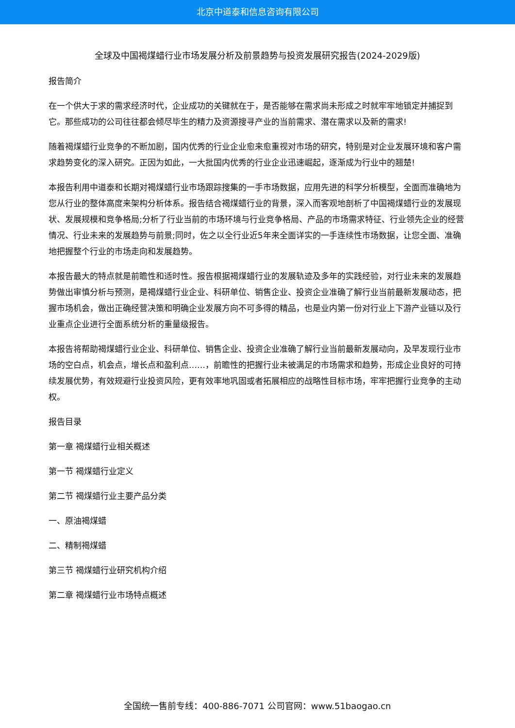北京中道泰和信息咨询有限公司
全球及中国褐煤蜡行业市场发展分析及前景趋势与投资发展研究报告(2024-2029版)
报告简介
在一个供大于求的需求经济时代，企业成功的关键就在于，是否能够在需求尚未形成之时就牢牢地锁定并捕捉到它。那些成功的公司往往都会倾尽毕生的精力及资源搜寻产业的当前需求、潜在需求以及新的需求!
随着褐煤蜡行业竞争的不断加剧，国内优秀的行业企业愈来愈重视对市场的研究，特别是对企业发展环境和客户需求趋势变化的深入研究。正因为如此，一大批国内优秀的行业企业迅速崛起，逐渐成为行业中的翘楚!
本报告利用中道泰和长期对褐煤蜡行业市场跟踪搜集的一手市场数据，应用先进的科学分析模型，全面而准确地为您从行业的整体高度来架构分析体系。报告结合褐煤蜡行业的背景，深入而客观地剖析了中国褐煤蜡行业的发展现状、发展规模和竞争格局;分析了行业当前的市场环境与行业竞争格局、产品的市场需求特征、行业领先企业的经营情况、行业未来的发展趋势与前景;同时，佐之以全行业近5年来全面详实的一手连续性市场数据，让您全面、准确地把握整个行业的市场走向和发展趋势。
本报告最大的特点就是前瞻性和适时性。报告根据褐煤蜡行业的发展轨迹及多年的实践经验，对行业未来的发展趋势做出审慎分析与预测，是褐煤蜡行业企业、科研单位、销售企业、投资企业准确了解行业当前最新发展动态，把握市场机会，做出正确经营决策和明确企业发展方向不可多得的精品，也是业内第一份对行业上下游产业链以及行业重点企业进行全面系统分析的重量级报告。
本报告将帮助褐煤蜡行业企业、科研单位、销售企业、投资企业准确了解行业当前最新发展动向，及早发现行业市场的空白点，机会点，增长点和盈利点……，前瞻性的把握行业未被满足的市场需求和趋势，形成企业良好的可持续发展优势，有效规避行业投资风险，更有效率地巩固或者拓展相应的战略性目标市场，牢牢把握行业竞争的主动权。
报告目录
第一章 褐煤蜡行业相关概述
第一节 褐煤蜡行业定义
第二节 褐煤蜡行业主要产品分类
一、原油褐煤蜡
二、精制褐煤蜡
第三节 褐煤蜡行业研究机构介绍
第二章 褐煤蜡行业市场特点概述
全国统一售前专线：400-886-7071 公司官网：www.51baogao.cn